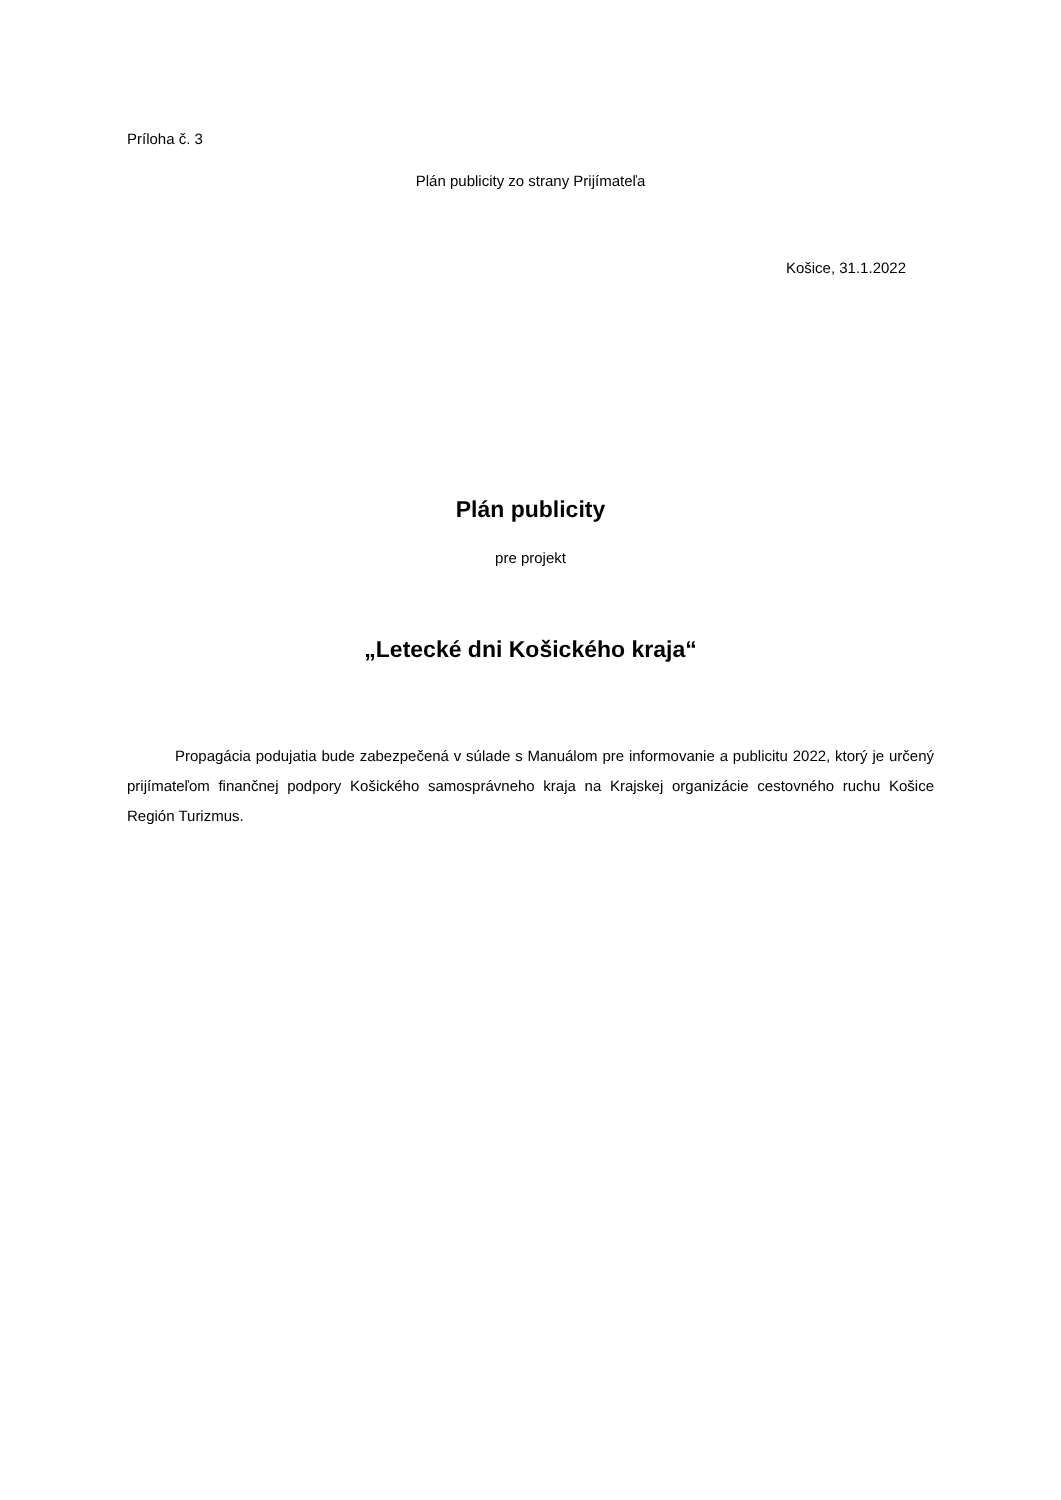Príloha č. 3
Plán publicity zo strany Prijímateľa
Košice, 31.1.2022
Plán publicity
pre projekt
„Letecké dni Košického kraja“
Propagácia podujatia bude zabezpečená v súlade s Manuálom pre informovanie a publicitu 2022, ktorý je určený prijímateľom finančnej podpory Košického samosprávneho kraja na Krajskej organizácie cestovného ruchu Košice Región Turizmus.